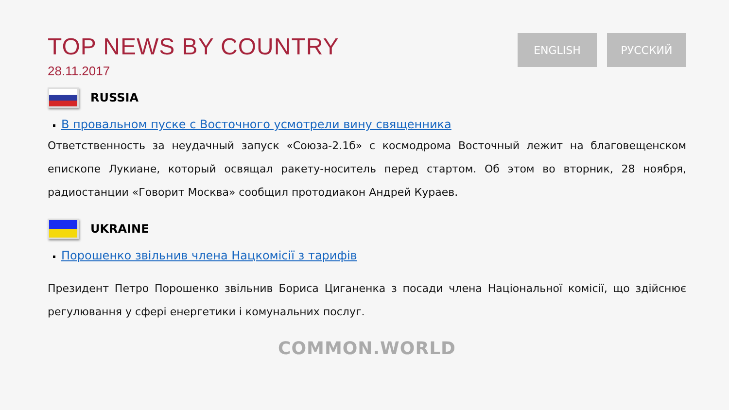TOP NEWS BY COUNTRY
28.11.2017
ENGLISH РУССКИЙ
RUSSIA
В провальном пуске с Восточного усмотрели вину священника
Ответственность за неудачный запуск «Союза-2.1б» с космодрома Восточный лежит на благовещенском епископе Лукиане, который освящал ракету-носитель перед стартом. Об этом во вторник, 28 ноября, радиостанции «Говорит Москва» сообщил протодиакон Андрей Кураев.
UKRAINE
Порошенко звільнив члена Нацкомісії з тарифів
Президент Петро Порошенко звільнив Бориса Циганенка з посади члена Національної комісії, що здійснює регулювання у сфері енергетики і комунальних послуг.
COMMON.WORLD